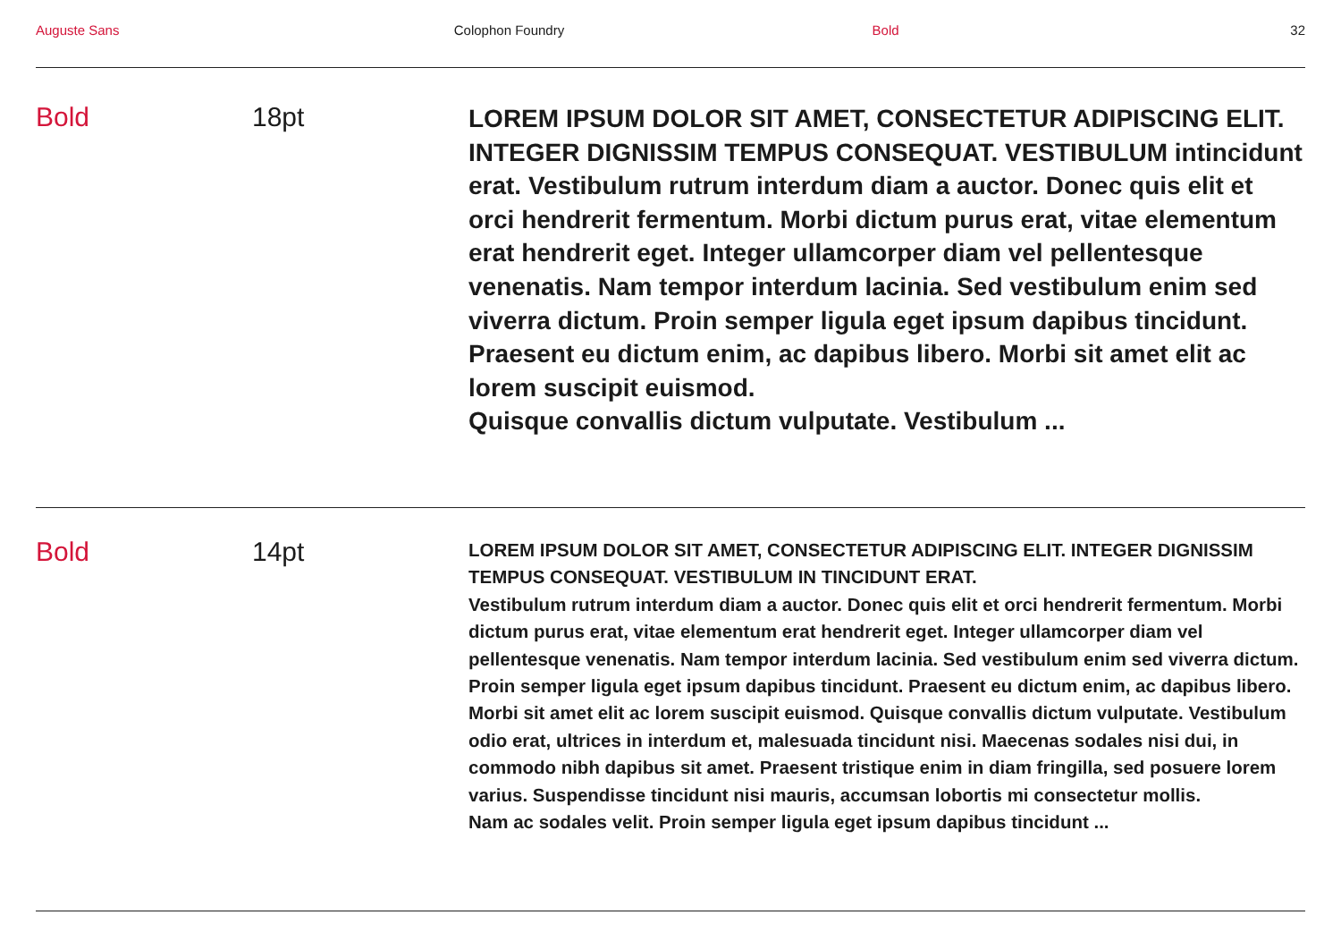Auguste Sans Colophon Foundry Bold 32
Bold 18pt
LOREM IPSUM DOLOR SIT AMET, CONSECTETUR ADIPISCING ELIT. INTEGER DIGNISSIM TEMPUS CONSEQUAT. VESTIBULUM intincidunt erat. Vestibulum rutrum interdum diam a auctor. Donec quis elit et orci hendrerit fermentum. Morbi dictum purus erat, vitae elementum erat hendrerit eget. Integer ullamcorper diam vel pellentesque venenatis. Nam tempor interdum lacinia. Sed vestibulum enim sed viverra dictum. Proin semper ligula eget ipsum dapibus tincidunt. Praesent eu dictum enim, ac dapibus libero. Morbi sit amet elit ac lorem suscipit euismod.
Quisque convallis dictum vulputate. Vestibulum ...
Bold 14pt
LOREM IPSUM DOLOR SIT AMET, CONSECTETUR ADIPISCING ELIT. INTEGER DIGNISSIM TEMPUS CONSEQUAT. VESTIBULUM IN TINCIDUNT ERAT.
Vestibulum rutrum interdum diam a auctor. Donec quis elit et orci hendrerit fermentum. Morbi dictum purus erat, vitae elementum erat hendrerit eget. Integer ullamcorper diam vel pellentesque venenatis. Nam tempor interdum lacinia. Sed vestibulum enim sed viverra dictum. Proin semper ligula eget ipsum dapibus tincidunt. Praesent eu dictum enim, ac dapibus libero. Morbi sit amet elit ac lorem suscipit euismod. Quisque convallis dictum vulputate. Vestibulum odio erat, ultrices in interdum et, malesuada tincidunt nisi. Maecenas sodales nisi dui, in commodo nibh dapibus sit amet. Praesent tristique enim in diam fringilla, sed posuere lorem varius. Suspendisse tincidunt nisi mauris, accumsan lobortis mi consectetur mollis.
Nam ac sodales velit. Proin semper ligula eget ipsum dapibus tincidunt ...